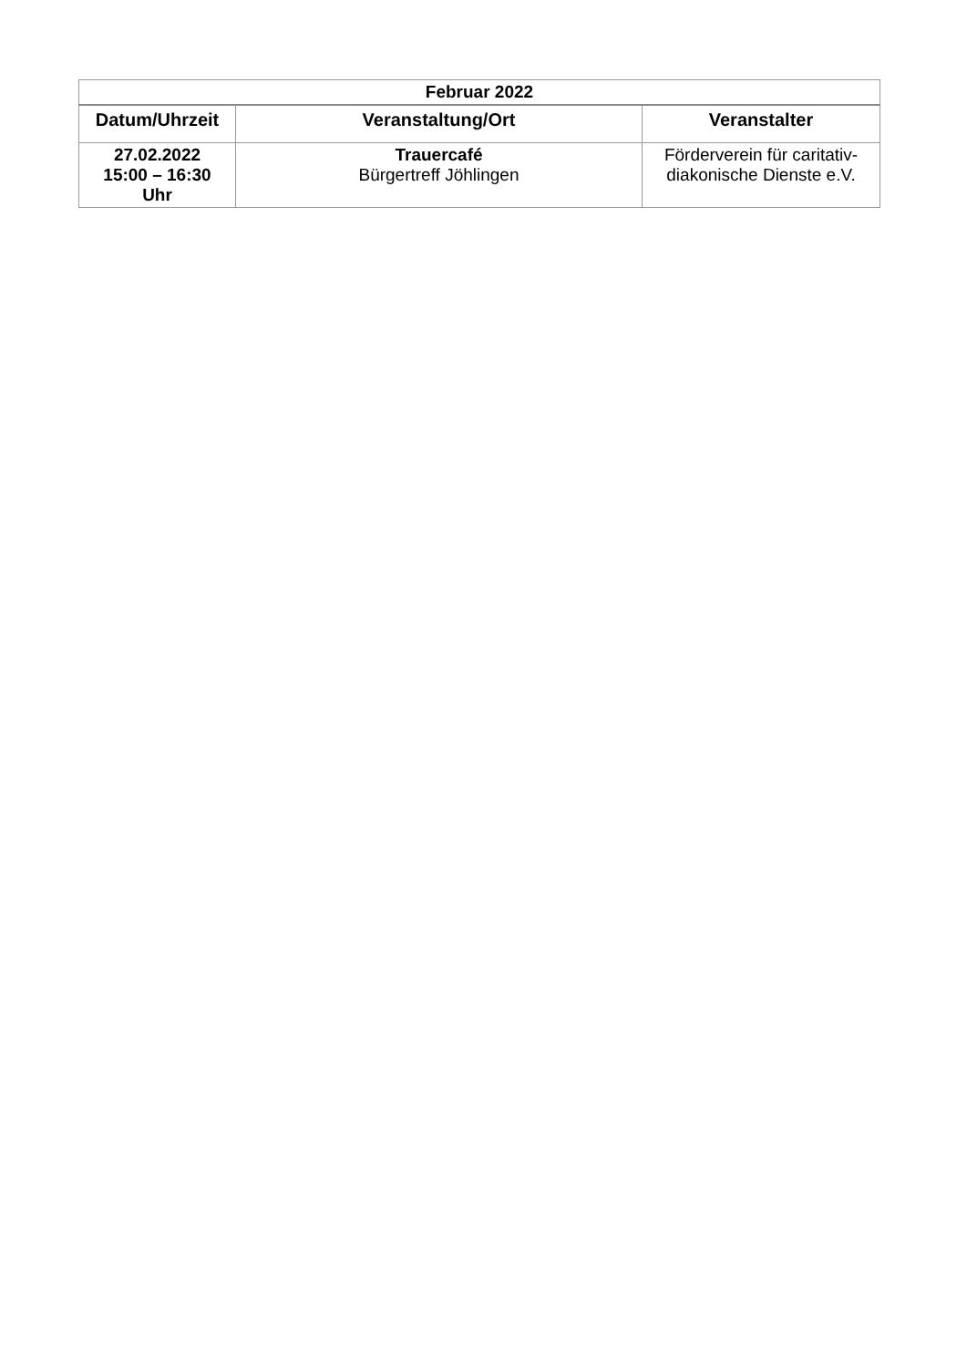| Februar 2022 | | |
| --- | --- | --- |
| Datum/Uhrzeit | Veranstaltung/Ort | Veranstalter |
| 27.02.2022 15:00 – 16:30 Uhr | Trauercafé Bürgertreff Jöhlingen | Förderverein für caritativ- diakonische Dienste e.V. |